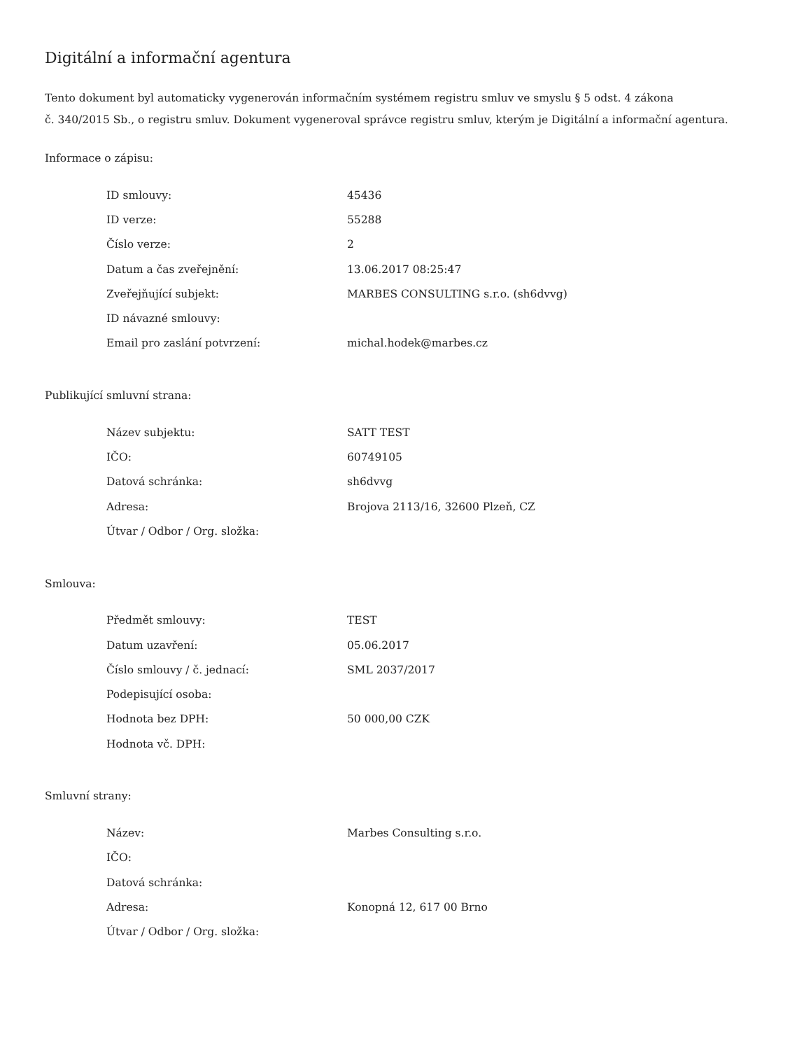Digitální a informační agentura
Tento dokument byl automaticky vygenerován informačním systémem registru smluv ve smyslu § 5 odst. 4 zákona
č. 340/2015 Sb., o registru smluv. Dokument vygeneroval správce registru smluv, kterým je Digitální a informační agentura.
Informace o zápisu:
| ID smlouvy: | 45436 |
| ID verze: | 55288 |
| Číslo verze: | 2 |
| Datum a čas zveřejnění: | 13.06.2017 08:25:47 |
| Zveřejňující subjekt: | MARBES CONSULTING s.r.o. (sh6dvvg) |
| ID návazné smlouvy: | |
| Email pro zaslání potvrzení: | michal.hodek@marbes.cz |
Publikující smluvní strana:
| Název subjektu: | SATT TEST |
| IČO: | 60749105 |
| Datová schránka: | sh6dvvg |
| Adresa: | Brojova 2113/16, 32600 Plzeň, CZ |
| Útvar / Odbor / Org. složka: | |
Smlouva:
| Předmět smlouvy: | TEST |
| Datum uzavření: | 05.06.2017 |
| Číslo smlouvy / č. jednací: | SML 2037/2017 |
| Podepisující osoba: | |
| Hodnota bez DPH: | 50 000,00 CZK |
| Hodnota vč. DPH: | |
Smluvní strany:
| Název: | Marbes Consulting s.r.o. |
| IČO: | |
| Datová schránka: | |
| Adresa: | Konopná 12, 617 00 Brno |
| Útvar / Odbor / Org. složka: | |